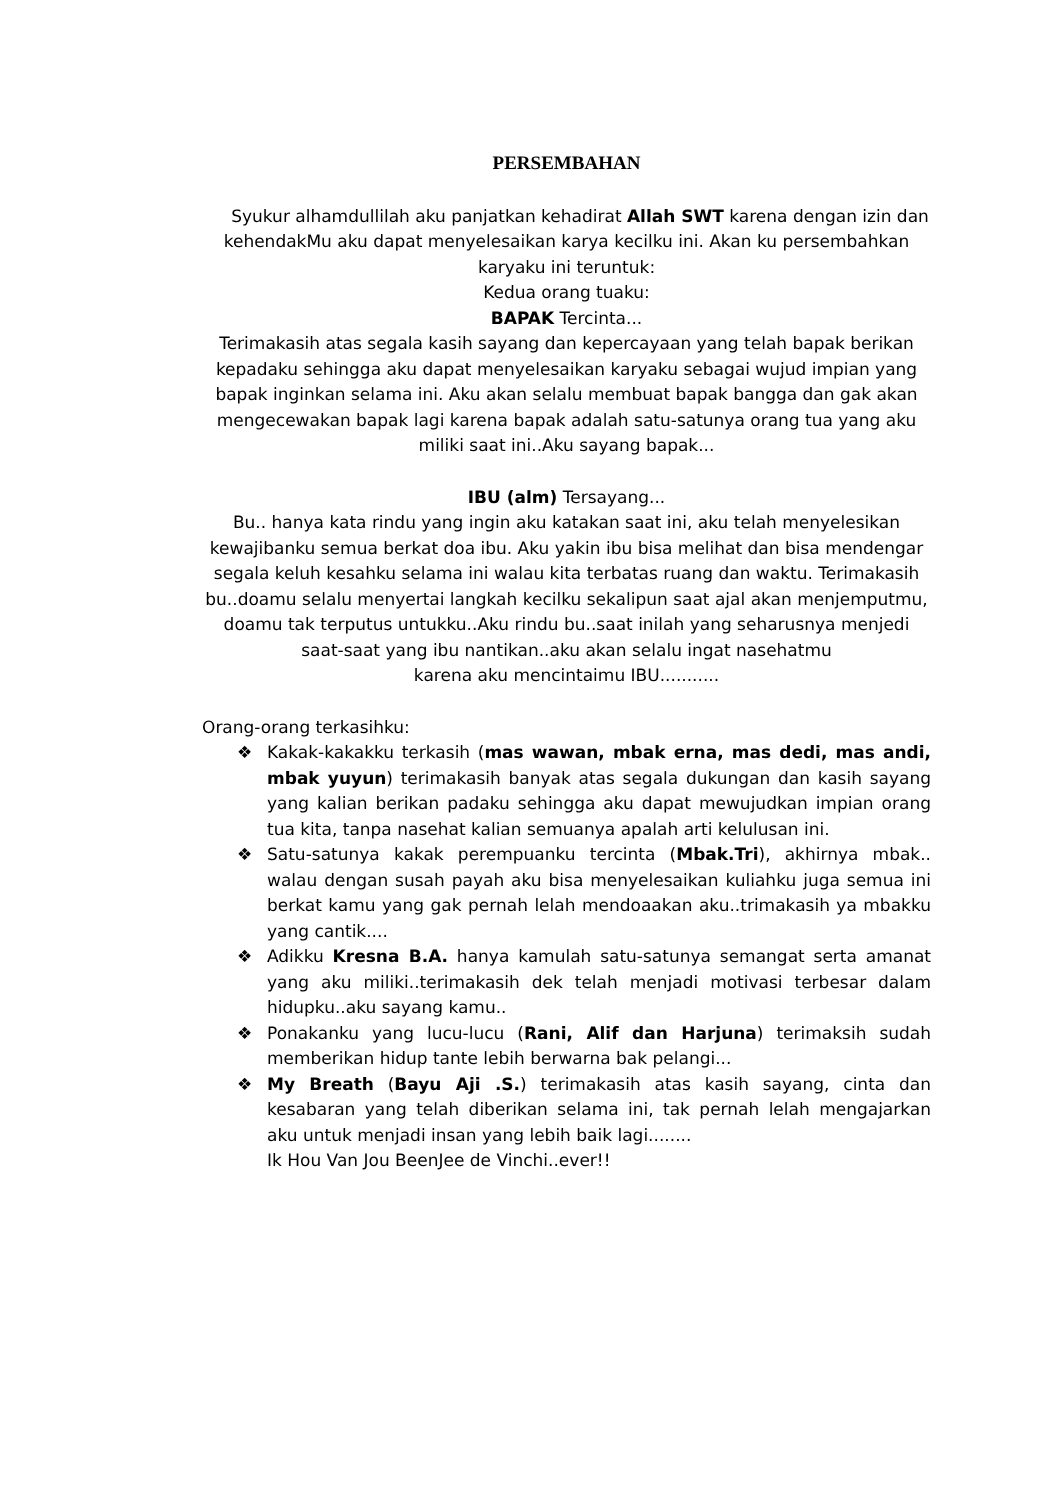PERSEMBAHAN
Syukur alhamdullilah aku panjatkan kehadirat Allah SWT karena dengan izin dan kehendakMu aku dapat menyelesaikan karya kecilku ini. Akan ku persembahkan karyaku ini teruntuk:
Kedua orang tuaku:
BAPAK Tercinta...
Terimakasih atas segala kasih sayang dan kepercayaan yang telah bapak berikan kepadaku sehingga aku dapat menyelesaikan karyaku sebagai wujud impian yang bapak inginkan selama ini. Aku akan selalu membuat bapak bangga dan gak akan mengecewakan bapak lagi karena bapak adalah satu-satunya orang tua yang aku miliki saat ini..Aku sayang bapak...
IBU (alm) Tersayang...
Bu.. hanya kata rindu yang ingin aku katakan saat ini, aku telah menyelesikan kewajibanku semua berkat doa ibu. Aku yakin ibu bisa melihat dan bisa mendengar segala keluh kesahku selama ini walau kita terbatas ruang dan waktu. Terimakasih bu..doamu selalu menyertai langkah kecilku sekalipun saat ajal akan menjemputmu, doamu tak terputus untukku..Aku rindu bu..saat inilah yang seharusnya menjedi saat-saat yang ibu nantikan..aku akan selalu ingat nasehatmu
karena aku mencintaimu IBU...........
Orang-orang terkasihku:
❖ Kakak-kakakku terkasih (mas wawan, mbak erna, mas dedi, mas andi, mbak yuyun) terimakasih banyak atas segala dukungan dan kasih sayang yang kalian berikan padaku sehingga aku dapat mewujudkan impian orang tua kita, tanpa nasehat kalian semuanya apalah arti kelulusan ini.
❖ Satu-satunya kakak perempuanku tercinta (Mbak.Tri), akhirnya mbak.. walau dengan susah payah aku bisa menyelesaikan kuliahku juga semua ini berkat kamu yang gak pernah lelah mendoaakan aku..trimakasih ya mbakku yang cantik....
❖ Adikku Kresna B.A. hanya kamulah satu-satunya semangat serta amanat yang aku miliki..terimakasih dek telah menjadi motivasi terbesar dalam hidupku..aku sayang kamu..
❖ Ponakanku yang lucu-lucu (Rani, Alif dan Harjuna) terimaksih sudah memberikan hidup tante lebih berwarna bak pelangi...
❖ My Breath (Bayu Aji .S.) terimakasih atas kasih sayang, cinta dan kesabaran yang telah diberikan selama ini, tak pernah lelah mengajarkan aku untuk menjadi insan yang lebih baik lagi........
Ik Hou Van Jou BeenJee de Vinchi..ever!!